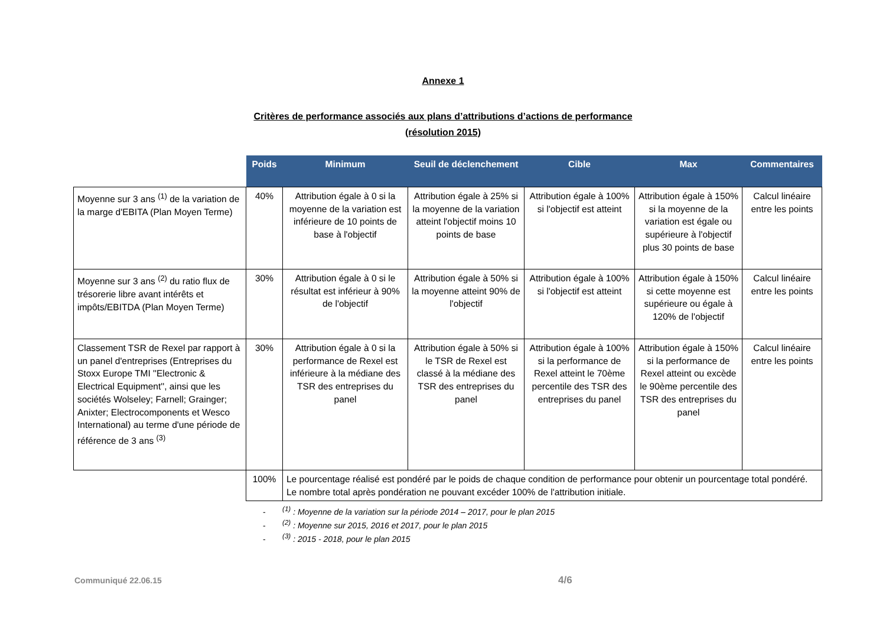Annexe 1
Critères de performance associés aux plans d’attributions d’actions de performance
(résolution 2015)
| | Poids | Minimum | Seuil de déclenchement | Cible | Max | Commentaires |
| --- | --- | --- | --- | --- | --- | --- |
| Moyenne sur 3 ans <sup>(1)</sup> de la variation de la marge d'EBITA (Plan Moyen Terme) | 40% | Attribution égale à 0 si la moyenne de la variation est inférieure de 10 points de base à l'objectif | Attribution égale à 25% si la moyenne de la variation atteint l'objectif moins 10 points de base | Attribution égale à 100% si l'objectif est atteint | Attribution égale à 150% si la moyenne de la variation est égale ou supérieure à l'objectif plus 30 points de base | Calcul linéaire entre les points |
| Moyenne sur 3 ans <sup>(2)</sup> du ratio flux de trésorerie libre avant intérêts et impôts/EBITDA (Plan Moyen Terme) | 30% | Attribution égale à 0 si le résultat est inférieur à 90% de l'objectif | Attribution égale à 50% si la moyenne atteint 90% de l'objectif | Attribution égale à 100% si l'objectif est atteint | Attribution égale à 150% si cette moyenne est supérieure ou égale à 120% de l'objectif | Calcul linéaire entre les points |
| Classement TSR de Rexel par rapport à un panel d'entreprises (Entreprises du Stoxx Europe TMI ''Electronic & Electrical Equipment'', ainsi que les sociétés Wolseley; Farnell; Grainger; Anixter; Electrocomponents et Wesco International) au terme d'une période de référence de 3 ans <sup>(3)</sup> | 30% | Attribution égale à 0 si la performance de Rexel est inférieure à la médiane des TSR des entreprises du panel | Attribution égale à 50% si le TSR de Rexel est classé à la médiane des TSR des entreprises du panel | Attribution égale à 100% si la performance de Rexel atteint le 70ème percentile des TSR des entreprises du panel | Attribution égale à 150% si la performance de Rexel atteint ou excède le 90ème percentile des TSR des entreprises du panel | Calcul linéaire entre les points |
| | 100% | Le pourcentage réalisé est pondéré par le poids de chaque condition de performance pour obtenir un pourcentage total pondéré. Le nombre total après pondération ne pouvant excéder 100% de l'attribution initiale. | | | | |
-<sup>(1)</sup> : Moyenne de la variation sur la période 2014 – 2017, pour le plan 2015
-<sup>(2)</sup> : Moyenne sur 2015, 2016 et 2017, pour le plan 2015
-<sup>(3)</sup> : 2015 - 2018, pour le plan 2015
Communiqué 22.06.15 4/6